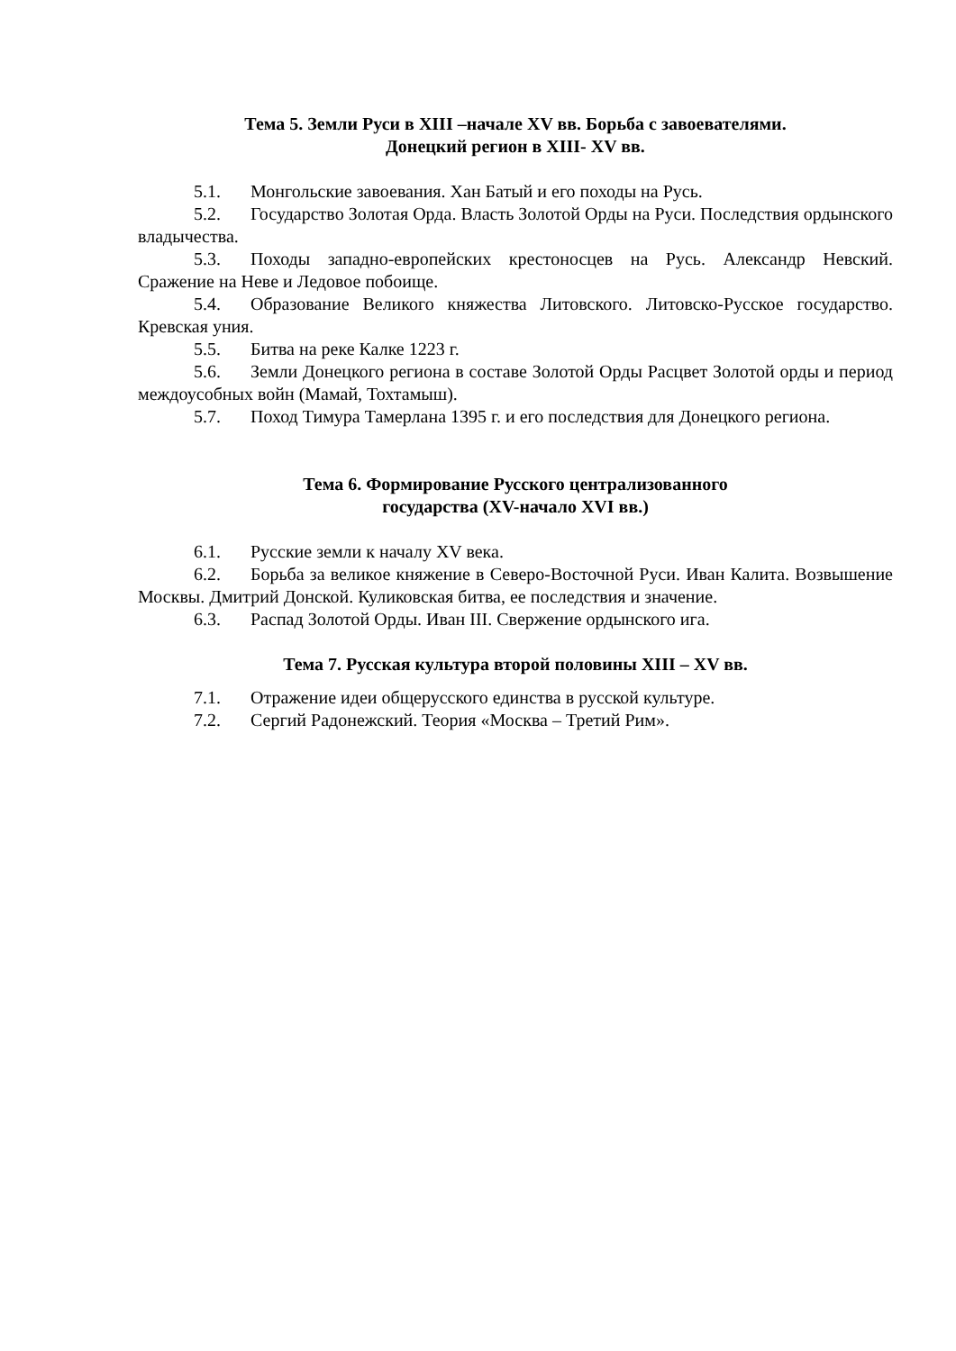Тема 5. Земли Руси в XIII –начале XV вв. Борьба с завоевателями.
Донецкий регион в XIII- XV вв.
5.1. Монгольские завоевания. Хан Батый и его походы на Русь.
5.2. Государство Золотая Орда. Власть Золотой Орды на Руси. Последствия ордынского владычества.
5.3. Походы западно-европейских крестоносцев на Русь. Александр Невский. Сражение на Неве и Ледовое побоище.
5.4. Образование Великого княжества Литовского. Литовско-Русское государство. Кревская уния.
5.5. Битва на реке Калке 1223 г.
5.6. Земли Донецкого региона в составе Золотой Орды Расцвет Золотой орды и период междоусобных войн (Мамай, Тохтамыш).
5.7. Поход Тимура Тамерлана 1395 г. и его последствия для Донецкого региона.
Тема 6. Формирование Русского централизованного
государства (XV-начало XVI вв.)
6.1. Русские земли к началу XV века.
6.2. Борьба за великое княжение в Северо-Восточной Руси. Иван Калита. Возвышение Москвы. Дмитрий Донской. Куликовская битва, ее последствия и значение.
6.3. Распад Золотой Орды. Иван III. Свержение ордынского ига.
Тема 7. Русская культура второй половины XIII – XV вв.
7.1. Отражение идеи общерусского единства в русской культуре.
7.2. Сергий Радонежский. Теория «Москва – Третий Рим».